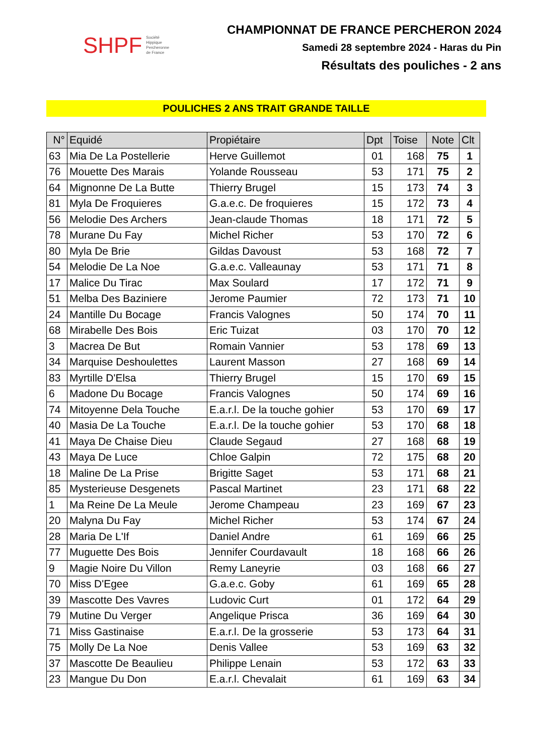SHPF Société
Hippique
Percheronne
de France
CHAMPIONNAT DE FRANCE PERCHERON 2024
Samedi 28 septembre 2024 - Haras du Pin
Résultats des pouliches - 2 ans
POULICHES 2 ANS TRAIT GRANDE TAILLE
| N° | Equidé | Propiétaire | Dpt | Toise | Note | Clt |
| --- | --- | --- | --- | --- | --- | --- |
| 63 | Mia De La Postellerie | Herve Guillemot | 01 | 168 | 75 | 1 |
| 76 | Mouette Des Marais | Yolande Rousseau | 53 | 171 | 75 | 2 |
| 64 | Mignonne De La Butte | Thierry Brugel | 15 | 173 | 74 | 3 |
| 81 | Myla De Froquieres | G.a.e.c. De froquieres | 15 | 172 | 73 | 4 |
| 56 | Melodie Des Archers | Jean-claude Thomas | 18 | 171 | 72 | 5 |
| 78 | Murane Du Fay | Michel Richer | 53 | 170 | 72 | 6 |
| 80 | Myla De Brie | Gildas Davoust | 53 | 168 | 72 | 7 |
| 54 | Melodie De La Noe | G.a.e.c. Valleaunay | 53 | 171 | 71 | 8 |
| 17 | Malice Du Tirac | Max Soulard | 17 | 172 | 71 | 9 |
| 51 | Melba Des Baziniere | Jerome Paumier | 72 | 173 | 71 | 10 |
| 24 | Mantille Du Bocage | Francis Valognes | 50 | 174 | 70 | 11 |
| 68 | Mirabelle Des Bois | Eric Tuizat | 03 | 170 | 70 | 12 |
| 3 | Macrea De But | Romain Vannier | 53 | 178 | 69 | 13 |
| 34 | Marquise Deshoulettes | Laurent Masson | 27 | 168 | 69 | 14 |
| 83 | Myrtille D'Elsa | Thierry Brugel | 15 | 170 | 69 | 15 |
| 6 | Madone Du Bocage | Francis Valognes | 50 | 174 | 69 | 16 |
| 74 | Mitoyenne Dela Touche | E.a.r.l. De la touche gohier | 53 | 170 | 69 | 17 |
| 40 | Masia De La Touche | E.a.r.l. De la touche gohier | 53 | 170 | 68 | 18 |
| 41 | Maya De Chaise Dieu | Claude Segaud | 27 | 168 | 68 | 19 |
| 43 | Maya De Luce | Chloe Galpin | 72 | 175 | 68 | 20 |
| 18 | Maline De La Prise | Brigitte Saget | 53 | 171 | 68 | 21 |
| 85 | Mysterieuse Desgenets | Pascal Martinet | 23 | 171 | 68 | 22 |
| 1 | Ma Reine De La Meule | Jerome Champeau | 23 | 169 | 67 | 23 |
| 20 | Malyna Du Fay | Michel Richer | 53 | 174 | 67 | 24 |
| 28 | Maria De L'If | Daniel Andre | 61 | 169 | 66 | 25 |
| 77 | Muguette Des Bois | Jennifer Courdavault | 18 | 168 | 66 | 26 |
| 9 | Magie Noire Du Villon | Remy Laneyrie | 03 | 168 | 66 | 27 |
| 70 | Miss D'Egee | G.a.e.c. Goby | 61 | 169 | 65 | 28 |
| 39 | Mascotte Des Vavres | Ludovic Curt | 01 | 172 | 64 | 29 |
| 79 | Mutine Du Verger | Angelique Prisca | 36 | 169 | 64 | 30 |
| 71 | Miss Gastinaise | E.a.r.l. De la grosserie | 53 | 173 | 64 | 31 |
| 75 | Molly De La Noe | Denis Vallee | 53 | 169 | 63 | 32 |
| 37 | Mascotte De Beaulieu | Philippe Lenain | 53 | 172 | 63 | 33 |
| 23 | Mangue Du Don | E.a.r.l. Chevalait | 61 | 169 | 63 | 34 |